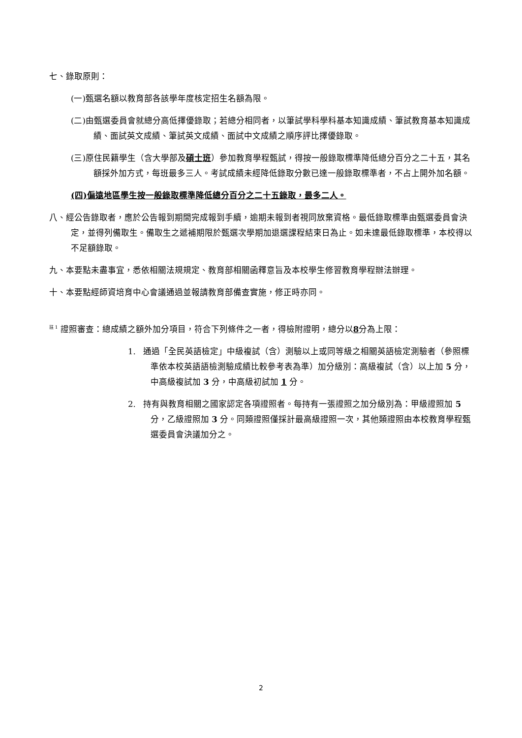七、錄取原則：
(一)甄選名額以教育部各該學年度核定招生名額為限。
(二)由甄選委員會就總分高低擇優錄取；若總分相同者，以筆試學科學科基本知識成績、筆試教育基本知識成績、面試英文成績、筆試英文成績、面試中文成績之順序評比擇優錄取。
(三)原住民籍學生（含大學部及碩士班）參加教育學程甄試，得按一般錄取標準降低總分百分之二十五，其名額採外加方式，每班最多三人。考試成績未經降低錄取分數已達一般錄取標準者，不占上開外加名額。
(四)偏遠地區學生按一般錄取標準降低總分百分之二十五錄取，最多二人。
八、經公告錄取者，應於公告報到期間完成報到手續，逾期未報到者視同放棄資格。最低錄取標準由甄選委員會決定，並得列備取生。備取生之遞補期限於甄選次學期加退選課程結束日為止。如未達最低錄取標準，本校得以不足額錄取。
九、本要點未盡事宜，悉依相關法規規定、教育部相關函釋意旨及本校學生修習教育學程辦法辦理。
十、本要點經師資培育中心會議通過並報請教育部備查實施，修正時亦同。
<sup>註 1</sup> 證照審查：總成績之額外加分項目，符合下列條件之一者，得檢附證明，總分以8分為上限：
1. 通過「全民英語檢定」中級複試（含）測驗以上或同等級之相關英語檢定測驗者（參照標準依本校英語語檢測驗成績比較參考表為準）加分級別：高級複試（含）以上加 5 分，中高級複試加 3 分，中高級初試加 1 分。
2. 持有與教育相關之國家認定各項證照者。每持有一張證照之加分級別為：甲級證照加 5 分，乙級證照加 3 分。同類證照僅採計最高級證照一次，其他類證照由本校教育學程甄選委員會決議加分之。
2